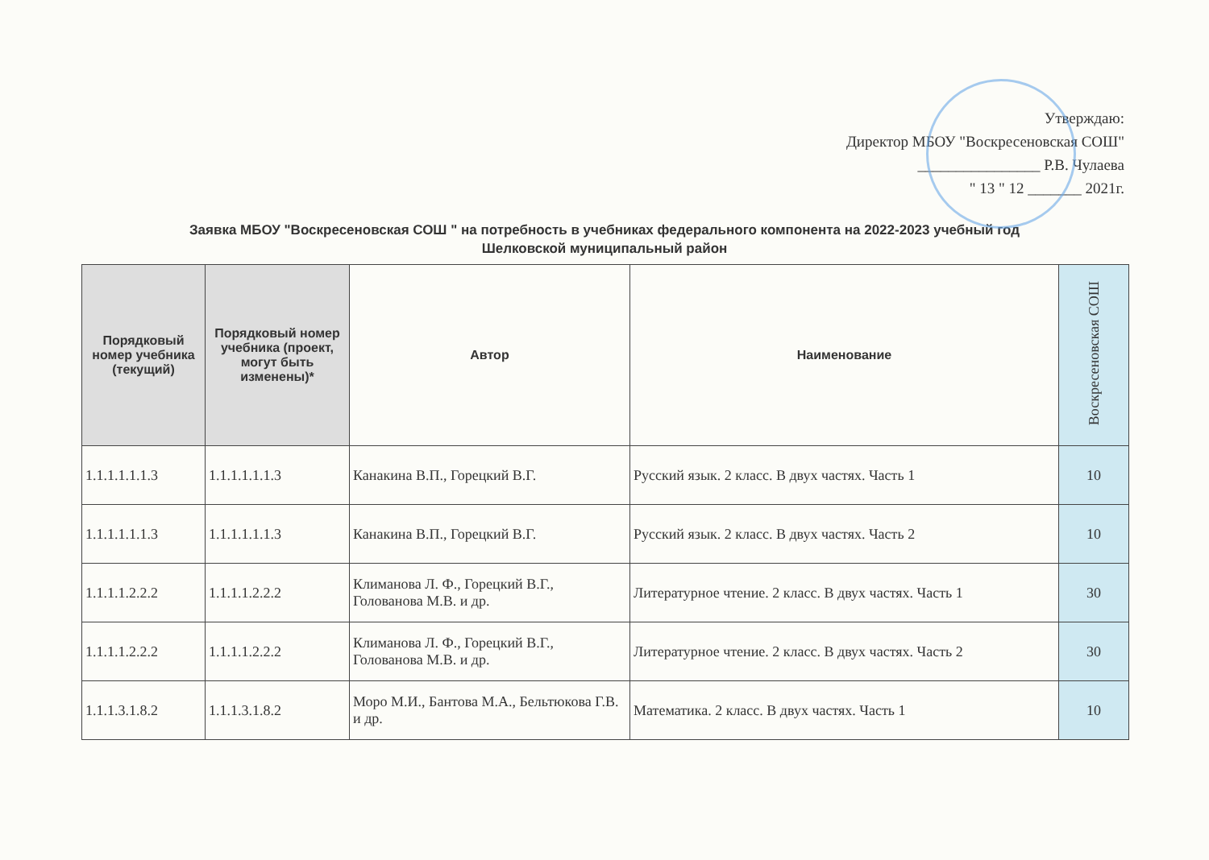Утверждаю:
Директор МБОУ "Воскресеновская СОШ"
________________ Р.В. Чулаева
" 13 " 12 _______ 2021г.
Заявка МБОУ "Воскресеновская СОШ " на потребность в учебниках федерального компонента на 2022-2023 учебный год
Шелковской муниципальный район
| Порядковый номер учебника (текущий) | Порядковый номер учебника (проект, могут быть изменены)* | Автор | Наименование | Воскресеновская СОШ |
| --- | --- | --- | --- | --- |
| 1.1.1.1.1.1.3 | 1.1.1.1.1.1.3 | Канакина В.П., Горецкий В.Г. | Русский язык. 2 класс. В двух частях. Часть 1 | 10 |
| 1.1.1.1.1.1.3 | 1.1.1.1.1.1.3 | Канакина В.П., Горецкий В.Г. | Русский язык. 2 класс. В двух частях. Часть 2 | 10 |
| 1.1.1.1.2.2.2 | 1.1.1.1.2.2.2 | Климанова Л. Ф., Горецкий В.Г., Голованова М.В. и др. | Литературное чтение. 2 класс. В двух частях. Часть 1 | 30 |
| 1.1.1.1.2.2.2 | 1.1.1.1.2.2.2 | Климанова Л. Ф., Горецкий В.Г., Голованова М.В. и др. | Литературное чтение. 2 класс. В двух частях. Часть 2 | 30 |
| 1.1.1.3.1.8.2 | 1.1.1.3.1.8.2 | Моро М.И., Бантова М.А., Бельтюкова Г.В. и др. | Математика. 2 класс. В двух частях. Часть 1 | 10 |